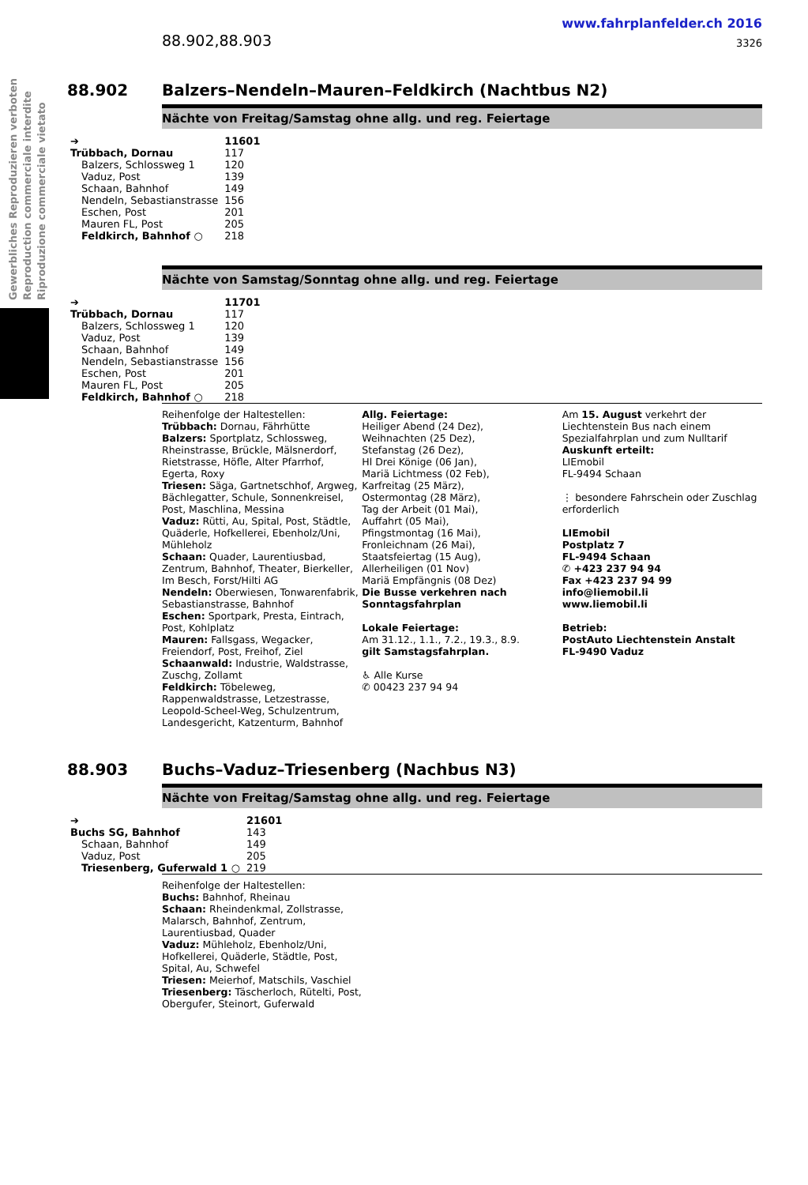Gewerbliches Reproduzieren verboten Reproduction commerciale interdite Riproduzione commerciale vietato
88.902,88.903
www.fahrplanfelder.ch 2016
3326
88.902 Balzers–Nendeln–Mauren–Feldkirch (Nachtbus N2)
Nächte von Freitag/Samstag ohne allg. und reg. Feiertage
| ➔ | 11601 |
| Trübbach, Dornau | 117 |
| Balzers, Schlossweg 1 | 120 |
| Vaduz, Post | 139 |
| Schaan, Bahnhof | 149 |
| Nendeln, Sebastianstrasse | 156 |
| Eschen, Post | 201 |
| Mauren FL, Post | 205 |
| Feldkirch, Bahnhof ○ | 218 |
Nächte von Samstag/Sonntag ohne allg. und reg. Feiertage
| ➔ | 11701 |
| Trübbach, Dornau | 117 |
| Balzers, Schlossweg 1 | 120 |
| Vaduz, Post | 139 |
| Schaan, Bahnhof | 149 |
| Nendeln, Sebastianstrasse | 156 |
| Eschen, Post | 201 |
| Mauren FL, Post | 205 |
| Feldkirch, Bahnhof ○ | 218 |
Reihenfolge der Haltestellen:
Trübbach: Dornau, Fährhütte
Balzers: Sportplatz, Schlossweg, Rheinstrasse, Brückle, Mälsnerdorf, Rietstrasse, Höfle, Alter Pfarrhof, Egerta, Roxy
Triesen: Säga, Gartnetschhof, Argweg, Bächlegatter, Schule, Sonnenkreisel, Post, Maschlina, Messina
Vaduz: Rütti, Au, Spital, Post, Städtle, Quäderle, Hofkellerei, Ebenholz/Uni, Mühleholz
Schaan: Quader, Laurentiusbad, Zentrum, Bahnhof, Theater, Bierkeller, Im Besch, Forst/Hilti AG
Nendeln: Oberwiesen, Tonwarenfabrik, Sebastianstrasse, Bahnhof
Eschen: Sportpark, Presta, Eintrach, Post, Kohlplatz
Mauren: Fallsgass, Wegacker, Freiendorf, Post, Freihof, Ziel
Schaanwald: Industrie, Waldstrasse, Zuschg, Zollamt
Feldkirch: Töbeleweg, Rappenwaldstrasse, Letzestrasse, Leopold-Scheel-Weg, Schulzentrum, Landesgericht, Katzenturm, Bahnhof
Allg. Feiertage:
Heiliger Abend (24 Dez),
Weihnachten (25 Dez),
Stefanstag (26 Dez),
Hl Drei Könige (06 Jan),
Mariä Lichtmess (02 Feb),
Karfreitag (25 März),
Ostermontag (28 März),
Tag der Arbeit (01 Mai),
Auffahrt (05 Mai),
Pfingstmontag (16 Mai),
Fronleichnam (26 Mai),
Staatsfeiertag (15 Aug),
Allerheiligen (01 Nov)
Mariä Empfängnis (08 Dez)
Die Busse verkehren nach Sonntagsfahrplan
Lokale Feiertage:
Am 31.12., 1.1., 7.2., 19.3., 8.9.
gilt Samstagsfahrplan.
♿ Alle Kurse
✆ 00423 237 94 94
Am 15. August verkehrt der Liechtenstein Bus nach einem Spezialfahrplan und zum Nulltarif
Auskunft erteilt:
LIEmobil
FL-9494 Schaan
⋮ besondere Fahrschein oder Zuschlag erforderlich
LIEmobil
Postplatz 7
FL-9494 Schaan
✆ +423 237 94 94
Fax +423 237 94 99
info@liemobil.li
www.liemobil.li
Betrieb:
PostAuto Liechtenstein Anstalt
FL-9490 Vaduz
88.903 Buchs–Vaduz–Triesenberg (Nachbus N3)
Nächte von Freitag/Samstag ohne allg. und reg. Feiertage
| ➔ | 21601 |
| Buchs SG, Bahnhof | 143 |
| Schaan, Bahnhof | 149 |
| Vaduz, Post | 205 |
| Triesenberg, Guferwald 1 ○ | 219 |
Reihenfolge der Haltestellen:
Buchs: Bahnhof, Rheinau
Schaan: Rheindenkmal, Zollstrasse, Malarsch, Bahnhof, Zentrum, Laurentiusbad, Quader
Vaduz: Mühleholz, Ebenholz/Uni, Hofkellerei, Quäderle, Städtle, Post, Spital, Au, Schwefel
Triesen: Meierhof, Matschils, Vaschiel
Triesenberg: Täscherloch, Rütelti, Post, Obergufer, Steinort, Guferwald